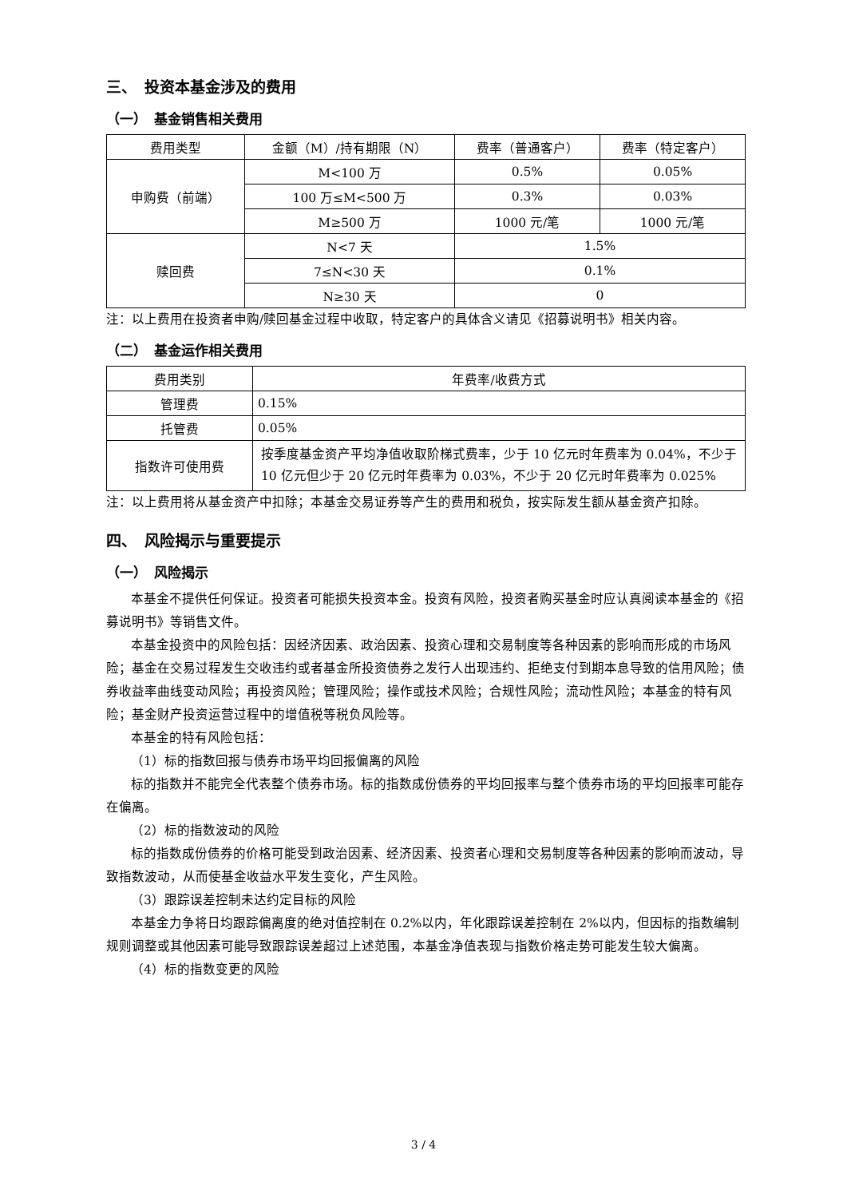三、　投资本基金涉及的费用
（一）　基金销售相关费用
| 费用类型 | 金额（M）/持有期限（N） | 费率（普通客户） | 费率（特定客户） |
| --- | --- | --- | --- |
| 申购费（前端） | M<100 万 | 0.5% | 0.05% |
| | 100 万≤M<500 万 | 0.3% | 0.03% |
| | M≥500 万 | 1000 元/笔 | 1000 元/笔 |
| 赎回费 | N<7 天 | 1.5% | |
| | 7≤N<30 天 | 0.1% | |
| | N≥30 天 | 0 | |
注：以上费用在投资者申购/赎回基金过程中收取，特定客户的具体含义请见《招募说明书》相关内容。
（二）　基金运作相关费用
| 费用类别 | 年费率/收费方式 |
| --- | --- |
| 管理费 | 0.15% |
| 托管费 | 0.05% |
| 指数许可使用费 | 按季度基金资产平均净值收取阶梯式费率，少于 10 亿元时年费率为 0.04%，不少于 10 亿元但少于 20 亿元时年费率为 0.03%，不少于 20 亿元时年费率为 0.025% |
注：以上费用将从基金资产中扣除；本基金交易证券等产生的费用和税负，按实际发生额从基金资产扣除。
四、　风险揭示与重要提示
（一）　风险揭示
本基金不提供任何保证。投资者可能损失投资本金。投资有风险，投资者购买基金时应认真阅读本基金的《招募说明书》等销售文件。
本基金投资中的风险包括：因经济因素、政治因素、投资心理和交易制度等各种因素的影响而形成的市场风险；基金在交易过程发生交收违约或者基金所投资债券之发行人出现违约、拒绝支付到期本息导致的信用风险；债券收益率曲线变动风险；再投资风险；管理风险；操作或技术风险；合规性风险；流动性风险；本基金的特有风险；基金财产投资运营过程中的增值税等税负风险等。
本基金的特有风险包括：
（1）标的指数回报与债券市场平均回报偏离的风险
标的指数并不能完全代表整个债券市场。标的指数成份债券的平均回报率与整个债券市场的平均回报率可能存在偏离。
（2）标的指数波动的风险
标的指数成份债券的价格可能受到政治因素、经济因素、投资者心理和交易制度等各种因素的影响而波动，导致指数波动，从而使基金收益水平发生变化，产生风险。
（3）跟踪误差控制未达约定目标的风险
本基金力争将日均跟踪偏离度的绝对值控制在 0.2%以内，年化跟踪误差控制在 2%以内，但因标的指数编制规则调整或其他因素可能导致跟踪误差超过上述范围，本基金净值表现与指数价格走势可能发生较大偏离。
（4）标的指数变更的风险
3 / 4